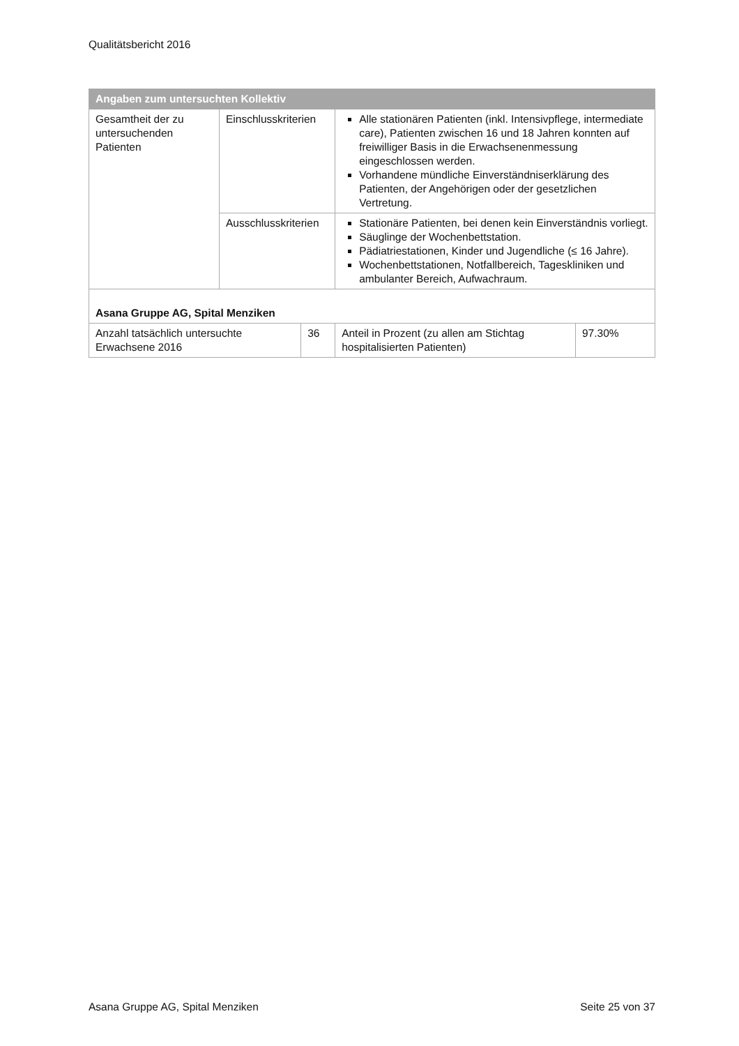Qualitätsbericht 2016
| Angaben zum untersuchten Kollektiv | | | | |
| --- | --- | --- | --- | --- |
| Gesamtheit der zu untersuchenden Patienten | Einschlusskriterien | | Alle stationären Patienten (inkl. Intensivpflege, intermediate care), Patienten zwischen 16 und 18 Jahren konnten auf freiwilliger Basis in die Erwachsenenmessung eingeschlossen werden. Vorhandene mündliche Einverständniserklärung des Patienten, der Angehörigen oder der gesetzlichen Vertretung. | |
| | Ausschlusskriterien | | Stationäre Patienten, bei denen kein Einverständnis vorliegt. Säuglinge der Wochenbettstation. Pädiatriestationen, Kinder und Jugendliche (≤ 16 Jahre). Wochenbettstationen, Notfallbereich, Tageskliniken und ambulanter Bereich, Aufwachraum. | |
| Asana Gruppe AG, Spital Menziken | | | | |
| Anzahl tatsächlich untersuchte Erwachsene 2016 | | 36 | Anteil in Prozent (zu allen am Stichtag hospitalisierten Patienten) | 97.30% |
Asana Gruppe AG, Spital Menziken Seite 25 von 37